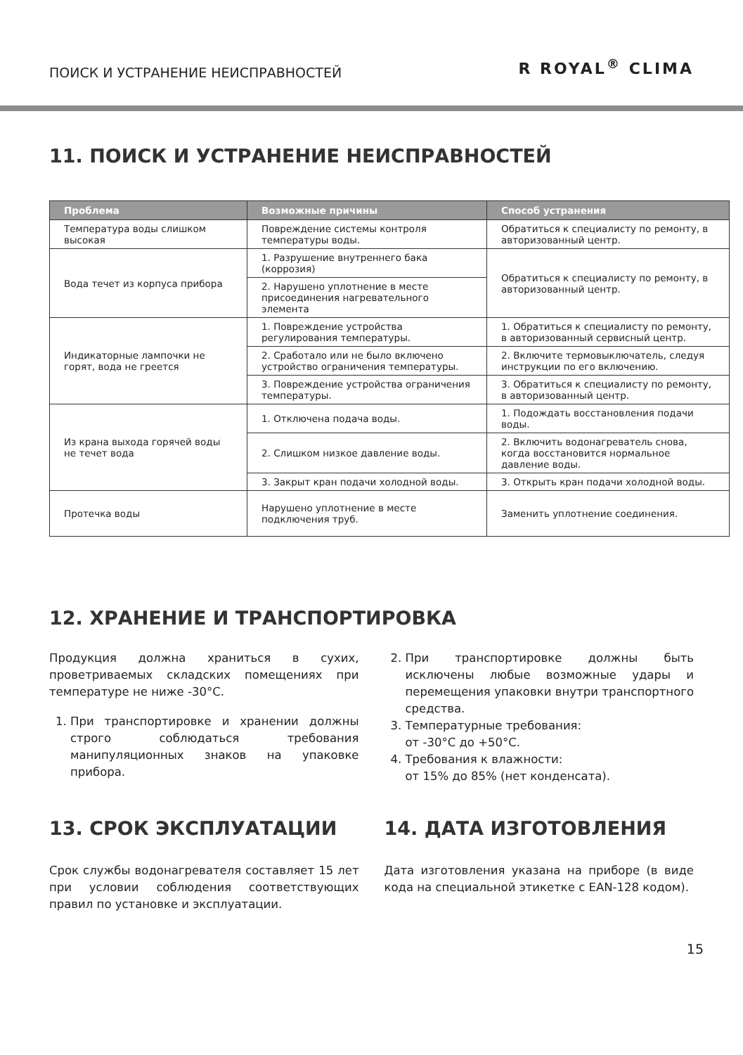ПОИСК И УСТРАНЕНИЕ НЕИСПРАВНОСТЕЙ
R ROYAL<sup>®</sup> CLIMA
11. ПОИСК И УСТРАНЕНИЕ НЕИСПРАВНОСТЕЙ
| Проблема | Возможные причины | Способ устранения |
| --- | --- | --- |
| Температура воды слишком высокая | Повреждение системы контроля температуры воды. | Обратиться к специалисту по ремонту, в авторизованный центр. |
| Вода течет из корпуса прибора | 1. Разрушение внутреннего бака (коррозия) | Обратиться к специалисту по ремонту, в авторизованный центр. |
| | 2. Нарушено уплотнение в месте присоединения нагревательного элемента | |
| Индикаторные лампочки не горят, вода не греется | 1. Повреждение устройства регулирования температуры. | 1. Обратиться к специалисту по ремонту, в авторизованный сервисный центр. |
| | 2. Сработало или не было включено устройство ограничения температуры. | 2. Включите термовыключатель, следуя инструкции по его включению. |
| | 3. Повреждение устройства ограничения температуры. | 3. Обратиться к специалисту по ремонту, в авторизованный центр. |
| Из крана выхода горячей воды не течет вода | 1. Отключена подача воды. | 1. Подождать восстановления подачи воды. |
| | 2. Слишком низкое давление воды. | 2. Включить водонагреватель снова, когда восстановится нормальное давление воды. |
| | 3. Закрыт кран подачи холодной воды. | 3. Открыть кран подачи холодной воды. |
| Протечка воды | Нарушено уплотнение в месте подключения труб. | Заменить уплотнение соединения. |
12. ХРАНЕНИЕ И ТРАНСПОРТИРОВКА
Продукция должна храниться в сухих, проветриваемых складских помещениях при температуре не ниже -30°C.
1. При транспортировке и хранении должны строго соблюдаться требования манипуляционных знаков на упаковке прибора.
2. При транспортировке должны быть исключены любые возможные удары и перемещения упаковки внутри транспортного средства.
3. Температурные требования:
от -30°C до +50°C.
4. Требования к влажности:
от 15% до 85% (нет конденсата).
13. СРОК ЭКСПЛУАТАЦИИ
Срок службы водонагревателя составляет 15 лет при условии соблюдения соответствующих правил по установке и эксплуатации.
14. ДАТА ИЗГОТОВЛЕНИЯ
Дата изготовления указана на приборе (в виде кода на специальной этикетке с EAN-128 кодом).
15